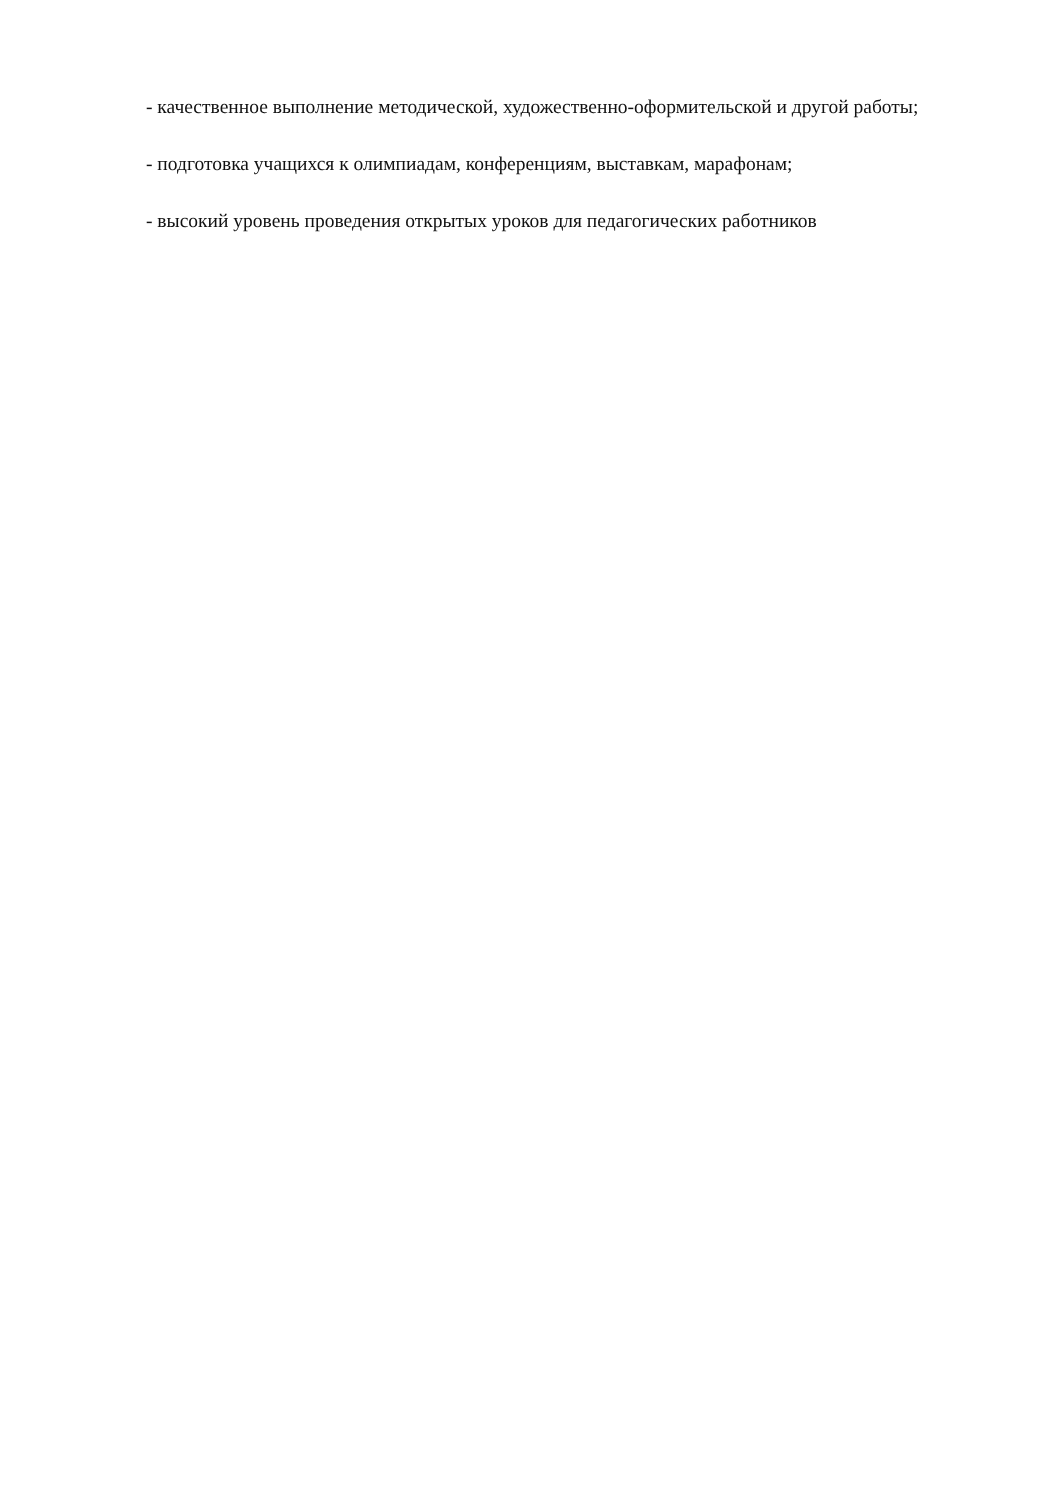- качественное выполнение методической, художественно-оформительской и другой работы;
- подготовка учащихся к олимпиадам, конференциям, выставкам, марафонам;
- высокий уровень проведения открытых уроков для педагогических работников